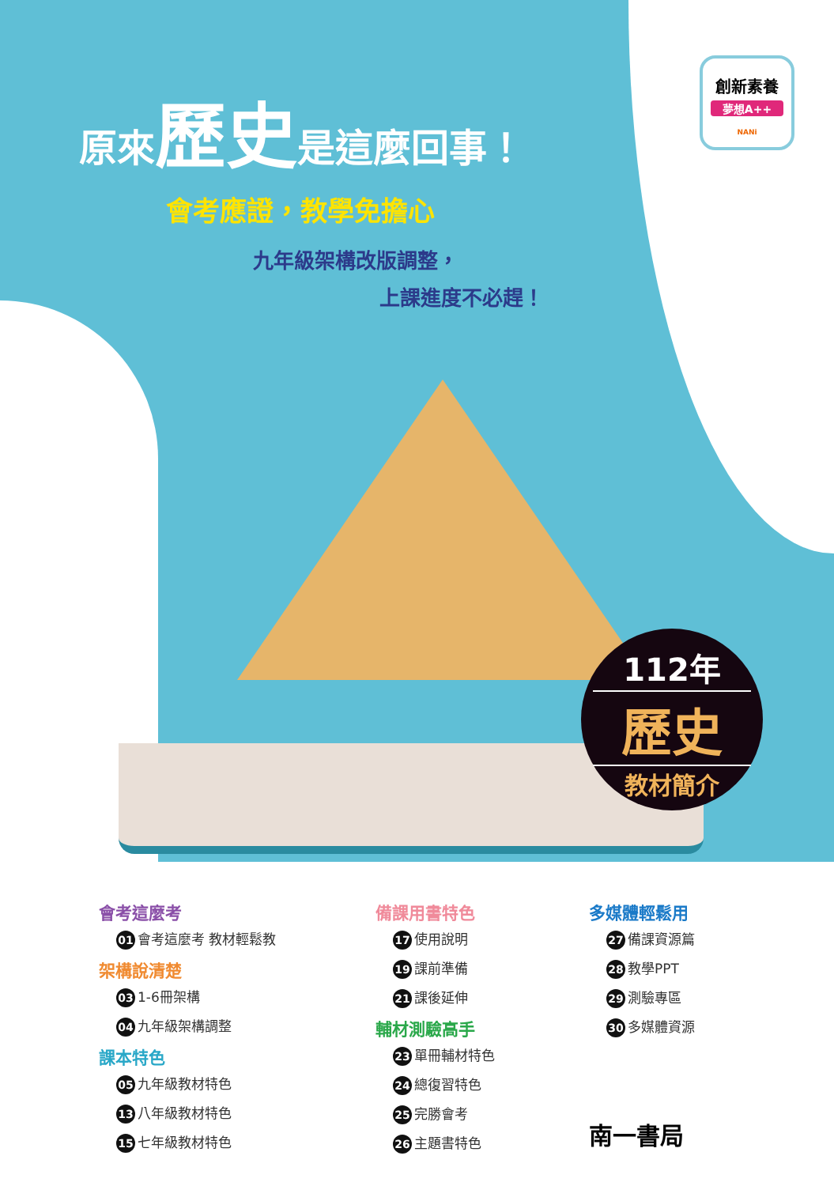原來歷史是這麼回事！
會考應證，教學免擔心
九年級架構改版調整，
上課進度不必趕！
創新素養
夢想A++
NANi
112年
歷史
教材簡介
會考這麼考
01 會考這麼考 教材輕鬆教
架構說清楚
03 1-6冊架構
04 九年級架構調整
課本特色
05 九年級教材特色
13 八年級教材特色
15 七年級教材特色
備課用書特色
17 使用說明
19 課前準備
21 課後延伸
輔材測驗高手
23 單冊輔材特色
24 總復習特色
25 完勝會考
26 主題書特色
多媒體輕鬆用
27 備課資源篇
28 教學PPT
29 測驗專區
30 多媒體資源
南一書局